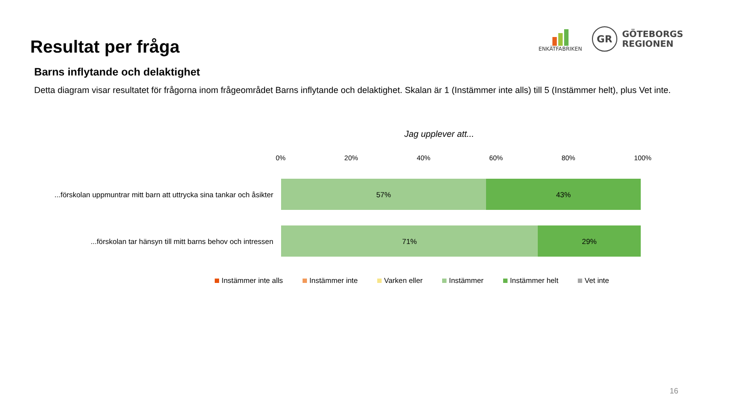Resultat per fråga
ENKÄTFABRIKEN
GR
GÖTEBORGS
REGIONEN
Barns inflytande och delaktighet
Detta diagram visar resultatet för frågorna inom frågeområdet Barns inflytande och delaktighet. Skalan är 1 (Instämmer inte alls) till 5 (Instämmer helt), plus Vet inte.
Jag upplever att...
0% 20% 40% 60% 80% 100%
...förskolan uppmuntrar mitt barn att uttrycka sina tankar och åsikter
57% 43%
...förskolan tar hänsyn till mitt barns behov och intressen
71% 29%
Instämmer inte alls Instämmer inte Varken eller Instämmer Instämmer helt Vet inte
16